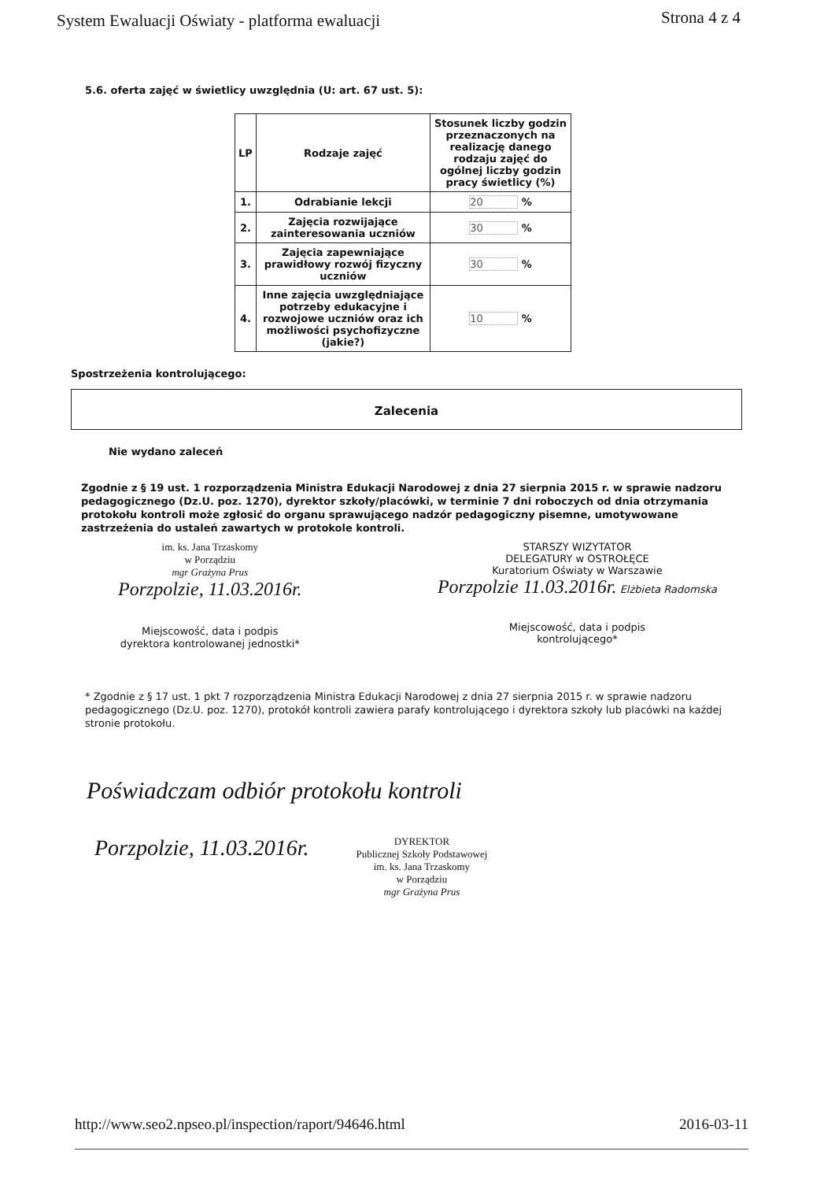System Ewaluacji Oświaty - platforma ewaluacji Strona 4 z 4
5.6. oferta zajęć w świetlicy uwzględnia (U: art. 67 ust. 5):
| LP | Rodzaje zajęć | Stosunek liczby godzin przeznaczonych na realizację danego rodzaju zajęć do ogólnej liczby godzin pracy świetlicy (%) |
| --- | --- | --- |
| 1. | Odrabianie lekcji | 20 % |
| 2. | Zajęcia rozwijające zainteresowania uczniów | 30 % |
| 3. | Zajęcia zapewniające prawidłowy rozwój fizyczny uczniów | 30 % |
| 4. | Inne zajęcia uwzględniające potrzeby edukacyjne i rozwojowe uczniów oraz ich możliwości psychofizyczne (jakie?) | 10 % |
Spostrzeżenia kontrolującego:
Zalecenia
Nie wydano zaleceń
Zgodnie z § 19 ust. 1 rozporządzenia Ministra Edukacji Narodowej z dnia 27 sierpnia 2015 r. w sprawie nadzoru pedagogicznego (Dz.U. poz. 1270), dyrektor szkoły/placówki, w terminie 7 dni roboczych od dnia otrzymania protokołu kontroli może zgłosić do organu sprawującego nadzór pedagogiczny pisemne, umotywowane zastrzeżenia do ustaleń zawartych w protokole kontroli.
im. ks. Jana Trzaskomy
w Porządziu
mgr Grażyna Prus
Porzpolzie, 11.03.2016r.
Miejscowość, data i podpis
dyrektora kontrolowanej jednostki*
STARSZY WIZYTATOR
DELEGATURY w OSTROŁĘCE
Kuratorium Oświaty w Warszawie
Porzpolzie 11.03.2016r. Elżbieta Radomska
Miejscowość, data i podpis
kontrolującego*
* Zgodnie z § 17 ust. 1 pkt 7 rozporządzenia Ministra Edukacji Narodowej z dnia 27 sierpnia 2015 r. w sprawie nadzoru pedagogicznego (Dz.U. poz. 1270), protokół kontroli zawiera parafy kontrolującego i dyrektora szkoły lub placówki na każdej stronie protokołu.
Poświadczam odbiór protokołu kontroli
Porzpolzie, 11.03.2016r.
DYREKTOR
Publicznej Szkoły Podstawowej
im. ks. Jana Trzaskomy
w Porządziu
mgr Grażyna Prus
http://www.seo2.npseo.pl/inspection/raport/94646.html 2016-03-11